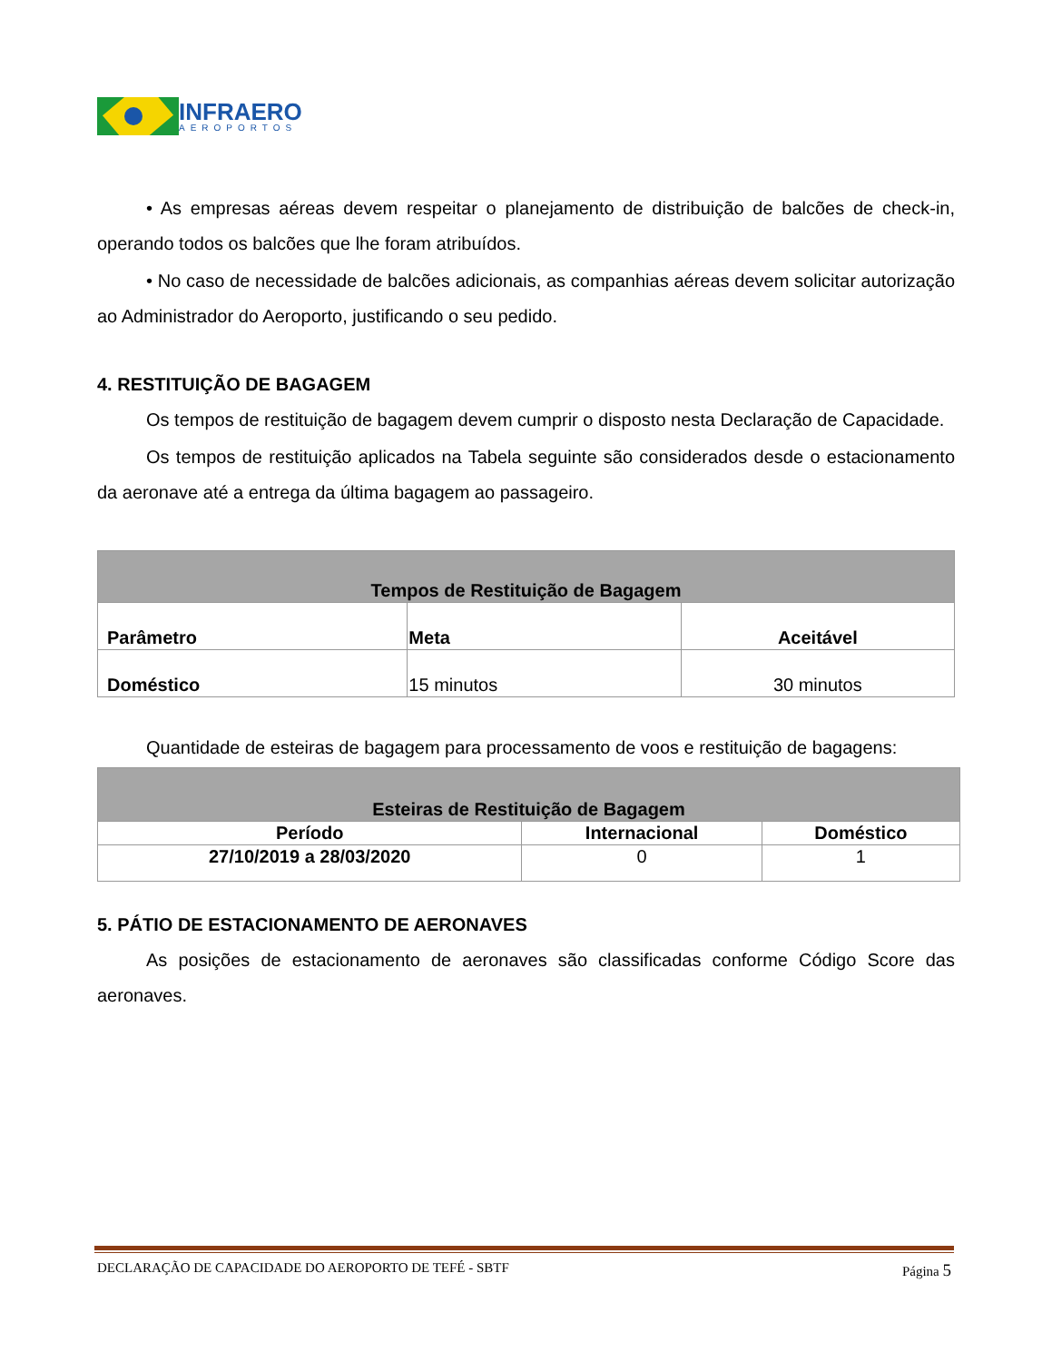INFRAERO
AEROPORTOS
• As empresas aéreas devem respeitar o planejamento de distribuição de balcões de check-in, operando todos os balcões que lhe foram atribuídos.
• No caso de necessidade de balcões adicionais, as companhias aéreas devem solicitar autorização ao Administrador do Aeroporto, justificando o seu pedido.
4. RESTITUIÇÃO DE BAGAGEM
Os tempos de restituição de bagagem devem cumprir o disposto nesta Declaração de Capacidade.
Os tempos de restituição aplicados na Tabela seguinte são considerados desde o estacionamento da aeronave até a entrega da última bagagem ao passageiro.
| Tempos de Restituição de Bagagem | | |
| --- | --- | --- |
| Parâmetro | Meta | Aceitável |
| Doméstico | 15 minutos | 30 minutos |
Quantidade de esteiras de bagagem para processamento de voos e restituição de bagagens:
| Esteiras de Restituição de Bagagem | | |
| --- | --- | --- |
| Período | Internacional | Doméstico |
| 27/10/2019 a 28/03/2020 | 0 | 1 |
5. PÁTIO DE ESTACIONAMENTO DE AERONAVES
As posições de estacionamento de aeronaves são classificadas conforme Código Score das aeronaves.
DECLARAÇÃO DE CAPACIDADE DO AEROPORTO DE TEFÉ - SBTF Página 5